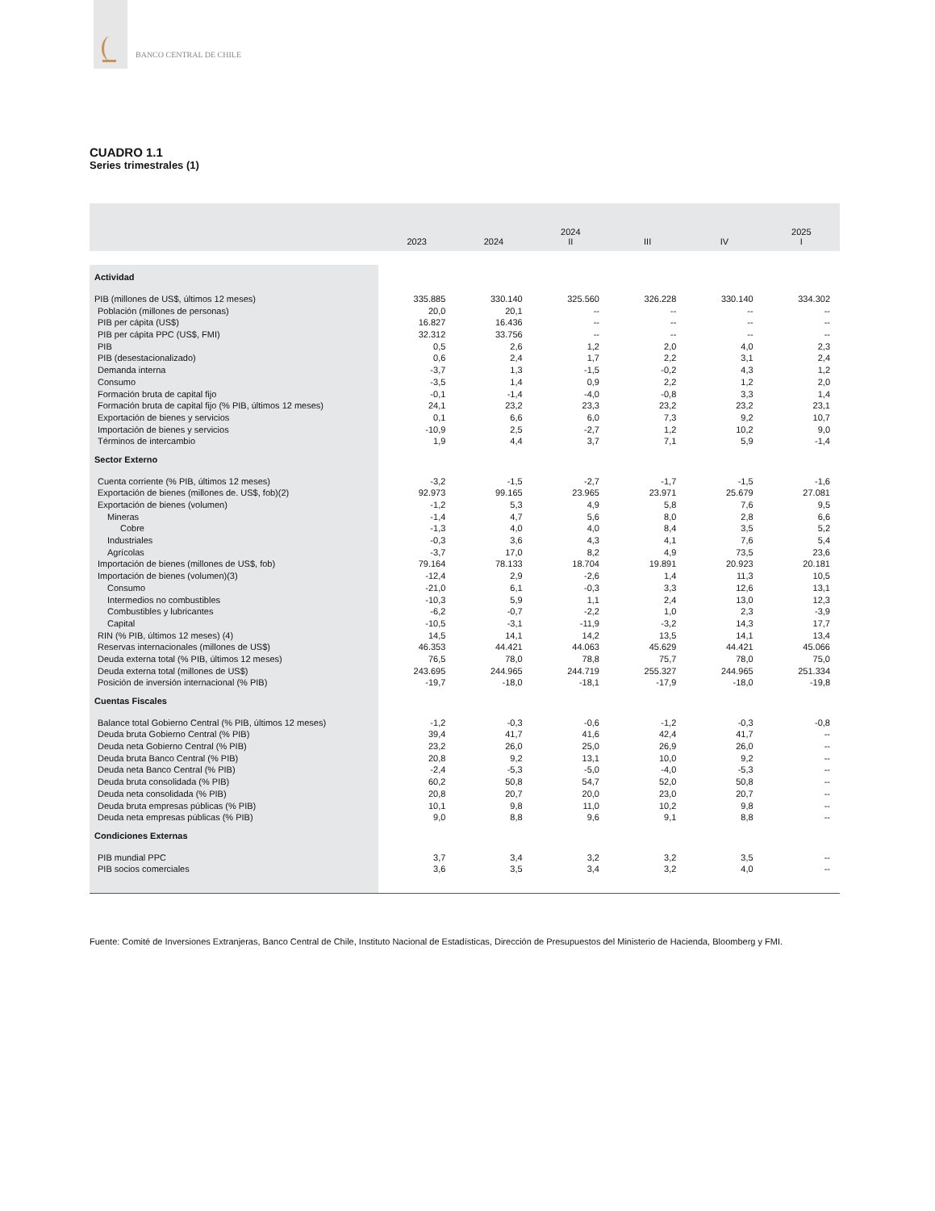BANCO CENTRAL DE CHILE
CUADRO 1.1
Series trimestrales (1)
| | 2023 | 2024 | 2024 II | III | IV | 2025 I |
| --- | --- | --- | --- | --- | --- | --- |
| Actividad | | | | | | |
| PIB (millones de US$, últimos 12 meses) | 335.885 | 330.140 | 325.560 | 326.228 | 330.140 | 334.302 |
| Población (millones de personas) | 20,0 | 20,1 | -- | -- | -- | -- |
| PIB per cápita (US$) | 16.827 | 16.436 | -- | -- | -- | -- |
| PIB per cápita PPC (US$, FMI) | 32.312 | 33.756 | -- | -- | -- | -- |
| PIB | 0,5 | 2,6 | 1,2 | 2,0 | 4,0 | 2,3 |
| PIB (desestacionalizado) | 0,6 | 2,4 | 1,7 | 2,2 | 3,1 | 2,4 |
| Demanda interna | -3,7 | 1,3 | -1,5 | -0,2 | 4,3 | 1,2 |
| Consumo | -3,5 | 1,4 | 0,9 | 2,2 | 1,2 | 2,0 |
| Formación bruta de capital fijo | -0,1 | -1,4 | -4,0 | -0,8 | 3,3 | 1,4 |
| Formación bruta de capital fijo (% PIB, últimos 12 meses) | 24,1 | 23,2 | 23,3 | 23,2 | 23,2 | 23,1 |
| Exportación de bienes y servicios | 0,1 | 6,6 | 6,0 | 7,3 | 9,2 | 10,7 |
| Importación de bienes y servicios | -10,9 | 2,5 | -2,7 | 1,2 | 10,2 | 9,0 |
| Términos de intercambio | 1,9 | 4,4 | 3,7 | 7,1 | 5,9 | -1,4 |
| Sector Externo | | | | | | |
| Cuenta corriente (% PIB, últimos 12 meses) | -3,2 | -1,5 | -2,7 | -1,7 | -1,5 | -1,6 |
| Exportación de bienes (millones de. US$, fob)(2) | 92.973 | 99.165 | 23.965 | 23.971 | 25.679 | 27.081 |
| Exportación de bienes (volumen) | -1,2 | 5,3 | 4,9 | 5,8 | 7,6 | 9,5 |
| Mineras | -1,4 | 4,7 | 5,6 | 8,0 | 2,8 | 6,6 |
| Cobre | -1,3 | 4,0 | 4,0 | 8,4 | 3,5 | 5,2 |
| Industriales | -0,3 | 3,6 | 4,3 | 4,1 | 7,6 | 5,4 |
| Agrícolas | -3,7 | 17,0 | 8,2 | 4,9 | 73,5 | 23,6 |
| Importación de bienes (millones de US$, fob) | 79.164 | 78.133 | 18.704 | 19.891 | 20.923 | 20.181 |
| Importación de bienes (volumen)(3) | -12,4 | 2,9 | -2,6 | 1,4 | 11,3 | 10,5 |
| Consumo | -21,0 | 6,1 | -0,3 | 3,3 | 12,6 | 13,1 |
| Intermedios no combustibles | -10,3 | 5,9 | 1,1 | 2,4 | 13,0 | 12,3 |
| Combustibles y lubricantes | -6,2 | -0,7 | -2,2 | 1,0 | 2,3 | -3,9 |
| Capital | -10,5 | -3,1 | -11,9 | -3,2 | 14,3 | 17,7 |
| RIN (% PIB, últimos 12 meses) (4) | 14,5 | 14,1 | 14,2 | 13,5 | 14,1 | 13,4 |
| Reservas internacionales (millones de US$) | 46.353 | 44.421 | 44.063 | 45.629 | 44.421 | 45.066 |
| Deuda externa total (% PIB, últimos 12 meses) | 76,5 | 78,0 | 78,8 | 75,7 | 78,0 | 75,0 |
| Deuda externa total (millones de US$) | 243.695 | 244.965 | 244.719 | 255.327 | 244.965 | 251.334 |
| Posición de inversión internacional (% PIB) | -19,7 | -18,0 | -18,1 | -17,9 | -18,0 | -19,8 |
| Cuentas Fiscales | | | | | | |
| Balance total Gobierno Central (% PIB, últimos 12 meses) | -1,2 | -0,3 | -0,6 | -1,2 | -0,3 | -0,8 |
| Deuda bruta Gobierno Central (% PIB) | 39,4 | 41,7 | 41,6 | 42,4 | 41,7 | -- |
| Deuda neta Gobierno Central (% PIB) | 23,2 | 26,0 | 25,0 | 26,9 | 26,0 | -- |
| Deuda bruta Banco Central (% PIB) | 20,8 | 9,2 | 13,1 | 10,0 | 9,2 | -- |
| Deuda neta Banco Central (% PIB) | -2,4 | -5,3 | -5,0 | -4,0 | -5,3 | -- |
| Deuda bruta consolidada (% PIB) | 60,2 | 50,8 | 54,7 | 52,0 | 50,8 | -- |
| Deuda neta consolidada (% PIB) | 20,8 | 20,7 | 20,0 | 23,0 | 20,7 | -- |
| Deuda bruta empresas públicas (% PIB) | 10,1 | 9,8 | 11,0 | 10,2 | 9,8 | -- |
| Deuda neta empresas públicas (% PIB) | 9,0 | 8,8 | 9,6 | 9,1 | 8,8 | -- |
| Condiciones Externas | | | | | | |
| PIB mundial PPC | 3,7 | 3,4 | 3,2 | 3,2 | 3,5 | -- |
| PIB socios comerciales | 3,6 | 3,5 | 3,4 | 3,2 | 4,0 | -- |
Fuente: Comité de Inversiones Extranjeras, Banco Central de Chile, Instituto Nacional de Estadísticas, Dirección de Presupuestos del Ministerio de Hacienda, Bloomberg y FMI.